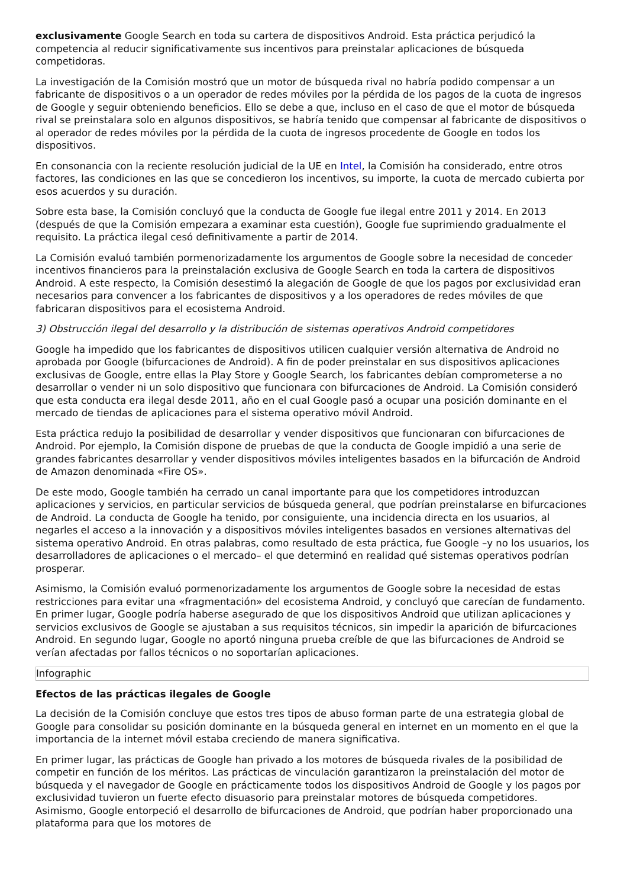exclusivamente Google Search en toda su cartera de dispositivos Android. Esta práctica perjudicó la competencia al reducir significativamente sus incentivos para preinstalar aplicaciones de búsqueda competidoras.
La investigación de la Comisión mostró que un motor de búsqueda rival no habría podido compensar a un fabricante de dispositivos o a un operador de redes móviles por la pérdida de los pagos de la cuota de ingresos de Google y seguir obteniendo beneficios. Ello se debe a que, incluso en el caso de que el motor de búsqueda rival se preinstalara solo en algunos dispositivos, se habría tenido que compensar al fabricante de dispositivos o al operador de redes móviles por la pérdida de la cuota de ingresos procedente de Google en todos los dispositivos.
En consonancia con la reciente resolución judicial de la UE en Intel, la Comisión ha considerado, entre otros factores, las condiciones en las que se concedieron los incentivos, su importe, la cuota de mercado cubierta por esos acuerdos y su duración.
Sobre esta base, la Comisión concluyó que la conducta de Google fue ilegal entre 2011 y 2014. En 2013 (después de que la Comisión empezara a examinar esta cuestión), Google fue suprimiendo gradualmente el requisito. La práctica ilegal cesó definitivamente a partir de 2014.
La Comisión evaluó también pormenorizadamente los argumentos de Google sobre la necesidad de conceder incentivos financieros para la preinstalación exclusiva de Google Search en toda la cartera de dispositivos Android. A este respecto, la Comisión desestimó la alegación de Google de que los pagos por exclusividad eran necesarios para convencer a los fabricantes de dispositivos y a los operadores de redes móviles de que fabricaran dispositivos para el ecosistema Android.
3) Obstrucción ilegal del desarrollo y la distribución de sistemas operativos Android competidores
Google ha impedido que los fabricantes de dispositivos utilicen cualquier versión alternativa de Android no aprobada por Google (bifurcaciones de Android). A fin de poder preinstalar en sus dispositivos aplicaciones exclusivas de Google, entre ellas la Play Store y Google Search, los fabricantes debían comprometerse a no desarrollar o vender ni un solo dispositivo que funcionara con bifurcaciones de Android. La Comisión consideró que esta conducta era ilegal desde 2011, año en el cual Google pasó a ocupar una posición dominante en el mercado de tiendas de aplicaciones para el sistema operativo móvil Android.
Esta práctica redujo la posibilidad de desarrollar y vender dispositivos que funcionaran con bifurcaciones de Android. Por ejemplo, la Comisión dispone de pruebas de que la conducta de Google impidió a una serie de grandes fabricantes desarrollar y vender dispositivos móviles inteligentes basados en la bifurcación de Android de Amazon denominada «Fire OS».
De este modo, Google también ha cerrado un canal importante para que los competidores introduzcan aplicaciones y servicios, en particular servicios de búsqueda general, que podrían preinstalarse en bifurcaciones de Android. La conducta de Google ha tenido, por consiguiente, una incidencia directa en los usuarios, al negarles el acceso a la innovación y a dispositivos móviles inteligentes basados en versiones alternativas del sistema operativo Android. En otras palabras, como resultado de esta práctica, fue Google –y no los usuarios, los desarrolladores de aplicaciones o el mercado– el que determinó en realidad qué sistemas operativos podrían prosperar.
Asimismo, la Comisión evaluó pormenorizadamente los argumentos de Google sobre la necesidad de estas restricciones para evitar una «fragmentación» del ecosistema Android, y concluyó que carecían de fundamento. En primer lugar, Google podría haberse asegurado de que los dispositivos Android que utilizan aplicaciones y servicios exclusivos de Google se ajustaban a sus requisitos técnicos, sin impedir la aparición de bifurcaciones Android. En segundo lugar, Google no aportó ninguna prueba creíble de que las bifurcaciones de Android se verían afectadas por fallos técnicos o no soportarían aplicaciones.
Infographic
Efectos de las prácticas ilegales de Google
La decisión de la Comisión concluye que estos tres tipos de abuso forman parte de una estrategia global de Google para consolidar su posición dominante en la búsqueda general en internet en un momento en el que la importancia de la internet móvil estaba creciendo de manera significativa.
En primer lugar, las prácticas de Google han privado a los motores de búsqueda rivales de la posibilidad de competir en función de los méritos. Las prácticas de vinculación garantizaron la preinstalación del motor de búsqueda y el navegador de Google en prácticamente todos los dispositivos Android de Google y los pagos por exclusividad tuvieron un fuerte efecto disuasorio para preinstalar motores de búsqueda competidores. Asimismo, Google entorpeció el desarrollo de bifurcaciones de Android, que podrían haber proporcionado una plataforma para que los motores de